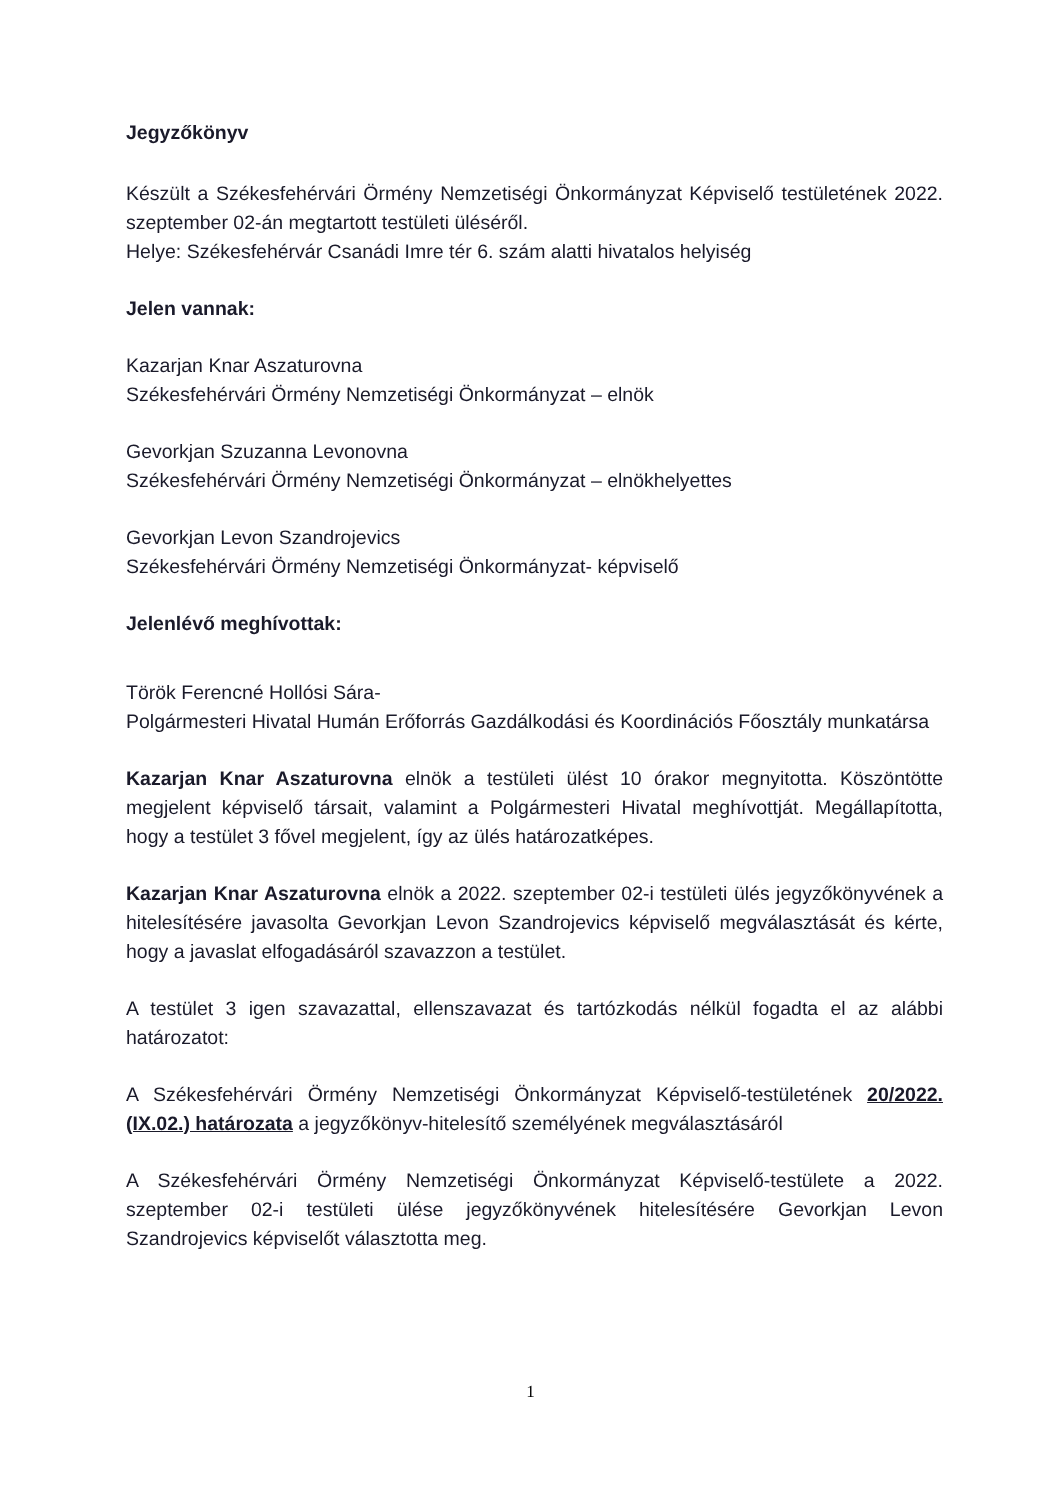Jegyzőkönyv
Készült a Székesfehérvári Örmény Nemzetiségi Önkormányzat Képviselő testületének 2022. szeptember 02-án megtartott testületi üléséről.
Helye: Székesfehérvár Csanádi Imre tér 6. szám alatti hivatalos helyiség
Jelen vannak:
Kazarjan Knar Aszaturovna
Székesfehérvári Örmény Nemzetiségi Önkormányzat – elnök
Gevorkjan Szuzanna Levonovna
Székesfehérvári Örmény Nemzetiségi Önkormányzat – elnökhelyettes
Gevorkjan Levon Szandrojevics
Székesfehérvári Örmény Nemzetiségi Önkormányzat- képviselő
Jelenlévő meghívottak:
Török Ferencné Hollósi Sára-
Polgármesteri Hivatal Humán Erőforrás Gazdálkodási és Koordinációs Főosztály munkatársa
Kazarjan Knar Aszaturovna elnök a testületi ülést 10 órakor megnyitotta. Köszöntötte megjelent képviselő társait, valamint a Polgármesteri Hivatal meghívottját. Megállapította, hogy a testület 3 fővel megjelent, így az ülés határozatképes.
Kazarjan Knar Aszaturovna elnök a 2022. szeptember 02-i testületi ülés jegyzőkönyvének a hitelesítésére javasolta Gevorkjan Levon Szandrojevics képviselő megválasztását és kérte, hogy a javaslat elfogadásáról szavazzon a testület.
A testület 3 igen szavazattal, ellenszavazat és tartózkodás nélkül fogadta el az alábbi határozatot:
A Székesfehérvári Örmény Nemzetiségi Önkormányzat Képviselő-testületének 20/2022.(IX.02.) határozata a jegyzőkönyv-hitelesítő személyének megválasztásáról
A Székesfehérvári Örmény Nemzetiségi Önkormányzat Képviselő-testülete a 2022. szeptember 02-i testületi ülése jegyzőkönyvének hitelesítésére Gevorkjan Levon Szandrojevics képviselőt választotta meg.
1